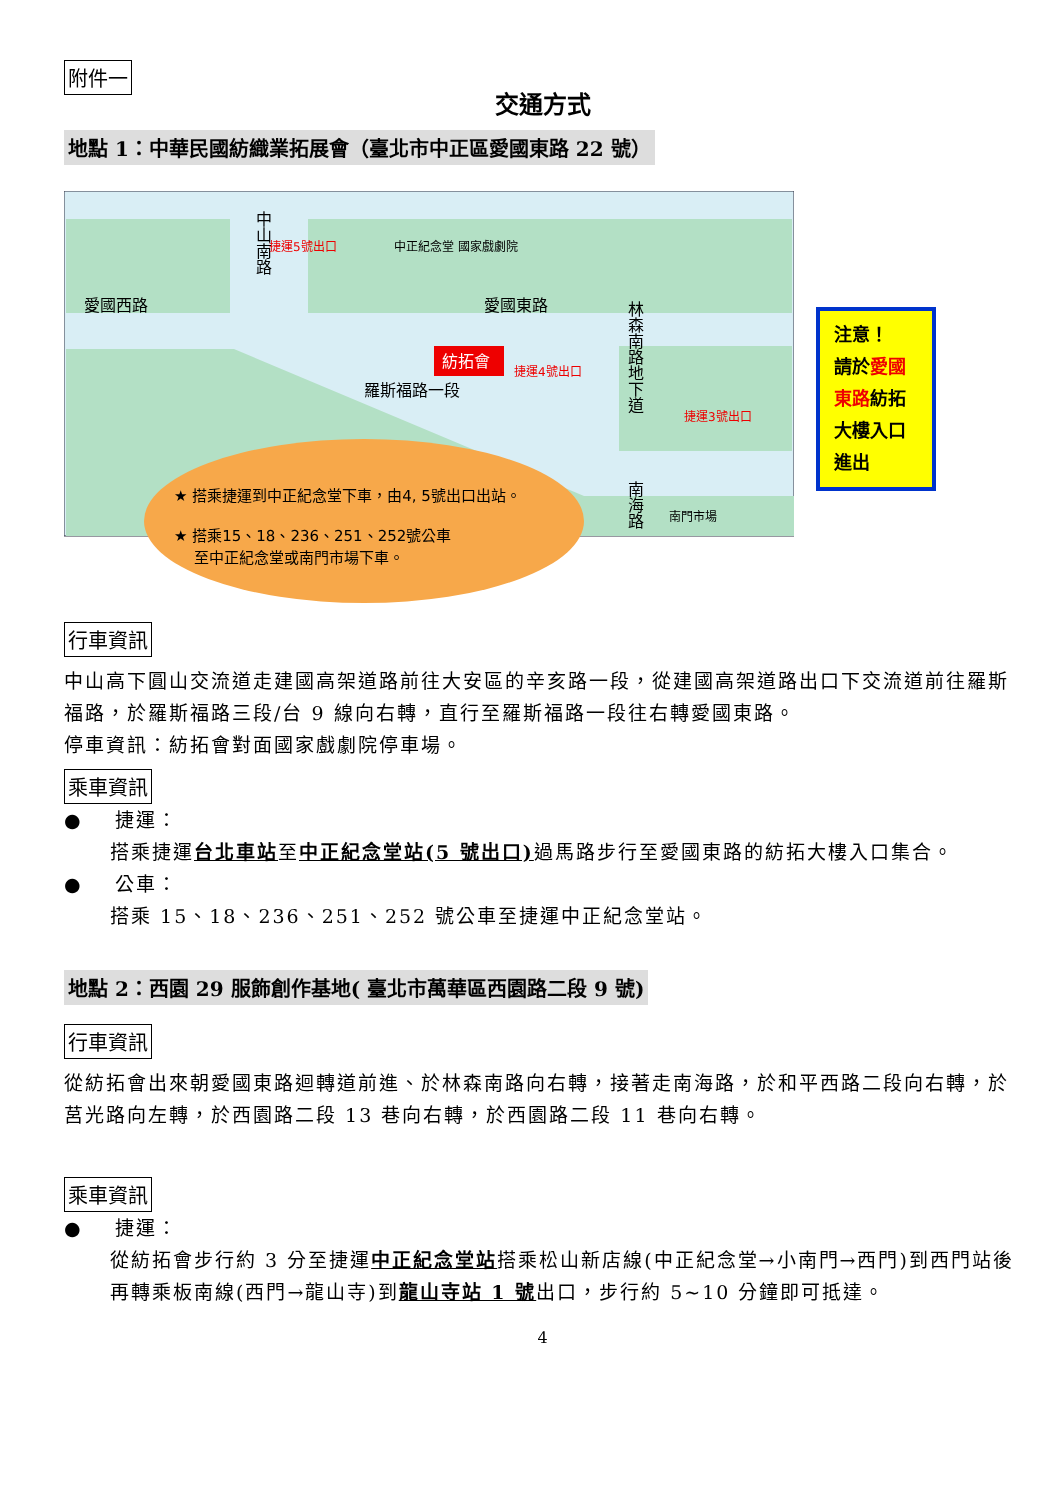附件一
交通方式
地點 1：中華民國紡織業拓展會（臺北市中正區愛國東路 22 號）
紡拓會
中山南路
愛國西路
愛國東路
羅斯福路一段
林森南路地下道
南海路
捷運5號出口
中正紀念堂 國家戲劇院
捷運4號出口
捷運3號出口
南門市場
★ 搭乘捷運到中正紀念堂下車，由4, 5號出口出站。
★ 搭乘15、18、236、251、252號公車
至中正紀念堂或南門市場下車。
注意！
請於愛國東路紡拓大樓入口進出
行車資訊
中山高下圓山交流道走建國高架道路前往大安區的辛亥路一段，從建國高架道路出口下交流道前往羅斯福路，於羅斯福路三段/台 9 線向右轉，直行至羅斯福路一段往右轉愛國東路。
停車資訊：紡拓會對面國家戲劇院停車場。
乘車資訊
● 捷運：
搭乘捷運台北車站至中正紀念堂站(5 號出口) 過馬路步行至愛國東路的紡拓大樓入口集合。
● 公車：
搭乘 15、18、236、251、252 號公車至捷運中正紀念堂站。
地點 2：西園 29 服飾創作基地( 臺北市萬華區西園路二段 9 號)
行車資訊
從紡拓會出來朝愛國東路迴轉道前進、於林森南路向右轉，接著走南海路，於和平西路二段向右轉，於莒光路向左轉，於西園路二段 13 巷向右轉，於西園路二段 11 巷向右轉。
乘車資訊
● 捷運：
從紡拓會步行約 3 分至捷運中正紀念堂站搭乘松山新店線(中正紀念堂→小南門→西門)到西門站後再轉乘板南線(西門→龍山寺)到龍山寺站 1 號出口，步行約 5~10 分鐘即可抵達。
4